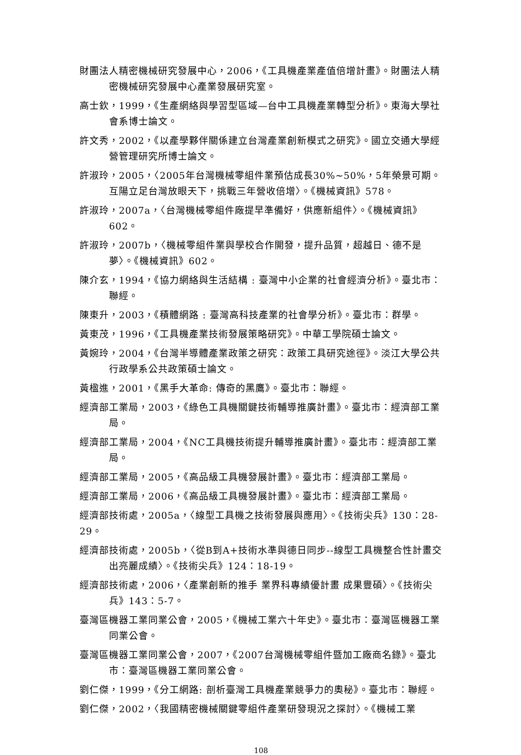財團法人精密機械研究發展中心，2006，《工具機產業產值倍增計畫》。財團法人精密機械研究發展中心產業發展研究室。
高士欽，1999，《生產網絡與學習型區域—台中工具機產業轉型分析》。東海大學社會系博士論文。
許文秀，2002，《以產學夥伴關係建立台灣產業創新模式之研究》。國立交通大學經營管理研究所博士論文。
許淑玲，2005，〈2005年台灣機械零組件業預估成長30%~50%，5年榮景可期。互陽立足台灣放眼天下，挑戰三年營收倍增〉。《機械資訊》578。
許淑玲，2007a，〈台灣機械零組件廠提早準備好，供應新組件〉。《機械資訊》602。
許淑玲，2007b，〈機械零組件業與學校合作開發，提升品質，超越日、德不是夢〉。《機械資訊》602。
陳介玄，1994，《協力網絡與生活結構 : 臺灣中小企業的社會經濟分析》。臺北市：聯經。
陳東升，2003，《積體網路 : 臺灣高科技產業的社會學分析》。臺北市：群學。
黃東茂，1996，《工具機產業技術發展策略研究》。中華工學院碩士論文。
黃婉玲，2004，《台灣半導體產業政策之研究：政策工具研究途徑》。淡江大學公共行政學系公共政策碩士論文。
黃楹進，2001，《黑手大革命: 傳奇的黑鷹》。臺北市：聯經。
經濟部工業局，2003，《綠色工具機關鍵技術輔導推廣計畫》。臺北市：經濟部工業局。
經濟部工業局，2004，《NC工具機技術提升輔導推廣計畫》。臺北市：經濟部工業局。
經濟部工業局，2005，《高品級工具機發展計畫》。臺北市：經濟部工業局。
經濟部工業局，2006，《高品級工具機發展計畫》。臺北市：經濟部工業局。
經濟部技術處，2005a，〈線型工具機之技術發展與應用〉。《技術尖兵》130：28-29。
經濟部技術處，2005b，〈從B到A+技術水準與德日同步--線型工具機整合性計畫交出亮麗成績〉。《技術尖兵》124：18-19。
經濟部技術處，2006，〈產業創新的推手 業界科專績優計畫 成果豐碩〉。《技術尖兵》143：5-7。
臺灣區機器工業同業公會，2005，《機械工業六十年史》。臺北市：臺灣區機器工業同業公會。
臺灣區機器工業同業公會，2007，《2007台灣機械零組件暨加工廠商名錄》。臺北市：臺灣區機器工業同業公會。
劉仁傑，1999，《分工網路: 剖析臺灣工具機產業競爭力的奧秘》。臺北市：聯經。
劉仁傑，2002，〈我國精密機械關鍵零組件產業研發現況之探討〉。《機械工業
108